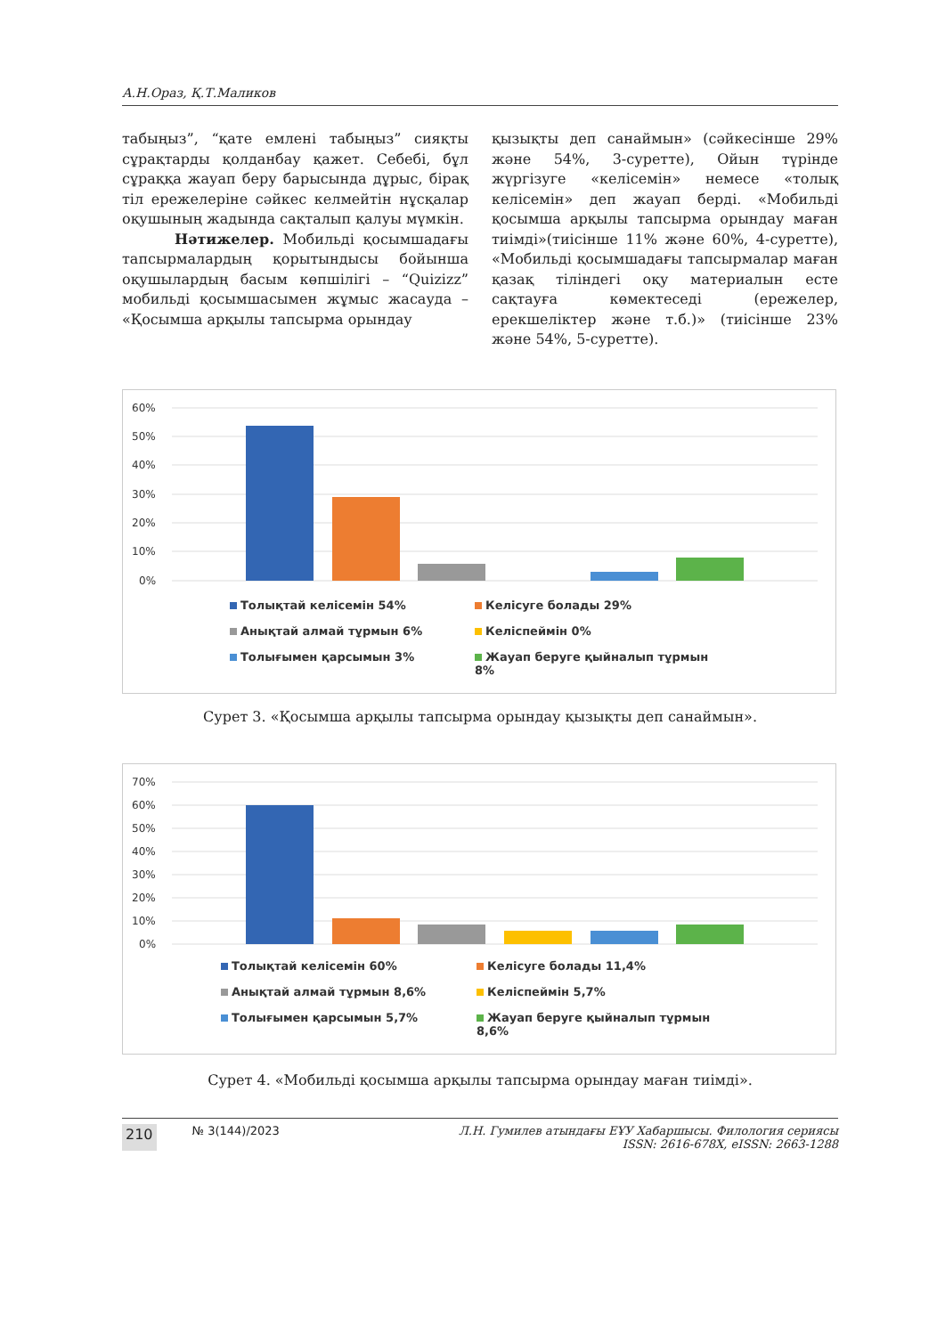А.Н.Ораз, Қ.Т.Маликов
табыңыз”, “қате емлені табыңыз” сияқты сұрақтарды қолданбау қажет. Себебі, бұл сұраққа жауап беру барысында дұрыс, бірақ тіл ережелеріне сәйкес келмейтін нұсқалар оқушының жадында сақталып қалуы мүмкін.
Нәтижелер. Мобильді қосымшадағы тапсырмалардың қорытындысы бойынша оқушылардың басым көпшілігі – “Quizizz” мобильді қосымшасымен жұмыс жасауда – «Қосымша арқылы тапсырма орындау
қызықты деп санаймын» (сәйкесінше 29% және 54%, 3-суретте), Ойын түрінде жүргізуге «келісемін» немесе «толық келісемін» деп жауап берді. «Мобильді қосымша арқылы тапсырма орындау маған тиімді»(тиісінше 11% және 60%, 4-суретте), «Мобильді қосымшадағы тапсырмалар маған қазақ тіліндегі оқу материалын есте сақтауға көмектеседі (ережелер, ерекшеліктер және т.б.)» (тиісінше 23% және 54%, 5-суретте).
60%
50%
40%
30%
20%
10%
0%
Толықтай келісемін 54% Келісуге болады 29% Анықтай алмай тұрмын 6% Келіспеймін 0% Толығымен қарсымын 3% Жауап беруге қыйналып тұрмын 8%
Сурет 3. «Қосымша арқылы тапсырма орындау қызықты деп санаймын».
70%
60%
50%
40%
30%
20%
10%
0%
Толықтай келісемін 60% Келісуге болады 11,4% Анықтай алмай тұрмын 8,6% Келіспеймін 5,7% Толығымен қарсымын 5,7% Жауап беруге қыйналып тұрмын 8,6%
Сурет 4. «Мобильді қосымша арқылы тапсырма орындау маған тиімді».
210 № 3(144)/2023 Л.Н. Гумилев атындағы ЕҰУ Хабаршысы. Филология сериясы
ISSN: 2616-678X, eISSN: 2663-1288